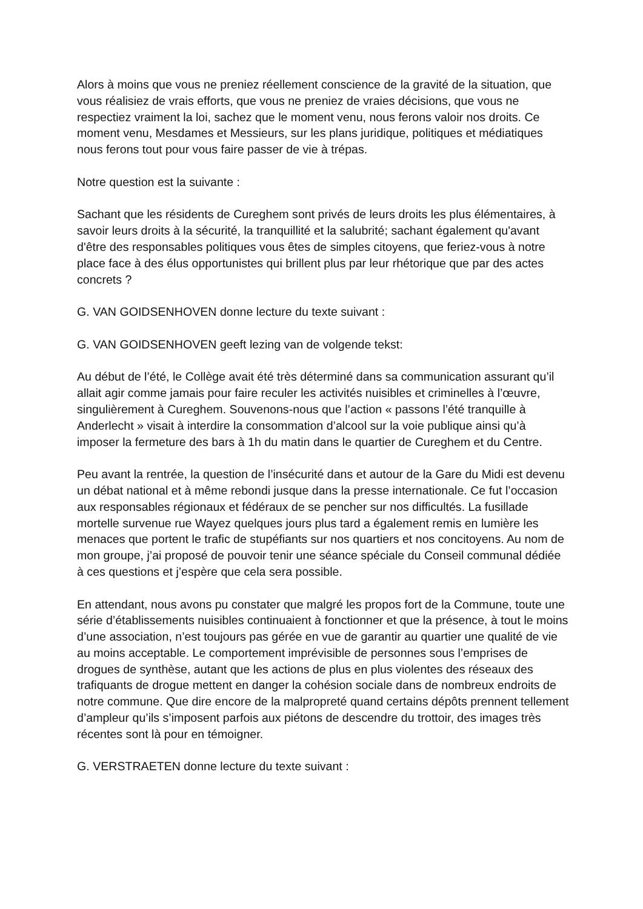Alors à moins que vous ne preniez réellement conscience de la gravité de la situation, que vous réalisiez de vrais efforts, que vous ne preniez de vraies décisions, que vous ne respectiez vraiment la loi, sachez que le moment venu, nous ferons valoir nos droits. Ce moment venu, Mesdames et Messieurs, sur les plans juridique, politiques et médiatiques nous ferons tout pour vous faire passer de vie à trépas.
Notre question est la suivante :
Sachant que les résidents de Cureghem sont privés de leurs droits les plus élémentaires, à savoir leurs droits à la sécurité, la tranquillité et la salubrité; sachant également qu'avant d'être des responsables politiques vous êtes de simples citoyens, que feriez-vous à notre place face à des élus opportunistes qui brillent plus par leur rhétorique que par des actes concrets ?
G. VAN GOIDSENHOVEN donne lecture du texte suivant :
G. VAN GOIDSENHOVEN geeft lezing van de volgende tekst:
Au début de l’été, le Collège avait été très déterminé dans sa communication assurant qu’il allait agir comme jamais pour faire reculer les activités nuisibles et criminelles à l’œuvre, singulièrement à Cureghem. Souvenons-nous que l’action « passons l’été tranquille à Anderlecht » visait à interdire la consommation d’alcool sur la voie publique ainsi qu’à imposer la fermeture des bars à 1h du matin dans le quartier de Cureghem et du Centre.
Peu avant la rentrée, la question de l’insécurité dans et autour de la Gare du Midi est devenu un débat national et à même rebondi jusque dans la presse internationale. Ce fut l’occasion aux responsables régionaux et fédéraux de se pencher sur nos difficultés. La fusillade mortelle survenue rue Wayez quelques jours plus tard a également remis en lumière les menaces que portent le trafic de stupéfiants sur nos quartiers et nos concitoyens. Au nom de mon groupe, j’ai proposé de pouvoir tenir une séance spéciale du Conseil communal dédiée à ces questions et j’espère que cela sera possible.
En attendant, nous avons pu constater que malgré les propos fort de la Commune, toute une série d’établissements nuisibles continuaient à fonctionner et que la présence, à tout le moins d’une association, n’est toujours pas gérée en vue de garantir au quartier une qualité de vie au moins acceptable. Le comportement imprévisible de personnes sous l’emprises de drogues de synthèse, autant que les actions de plus en plus violentes des réseaux des trafiquants de drogue mettent en danger la cohésion sociale dans de nombreux endroits de notre commune. Que dire encore de la malpropreté quand certains dépôts prennent tellement d’ampleur qu’ils s’imposent parfois aux piétons de descendre du trottoir, des images très récentes sont là pour en témoigner.
G. VERSTRAETEN donne lecture du texte suivant :